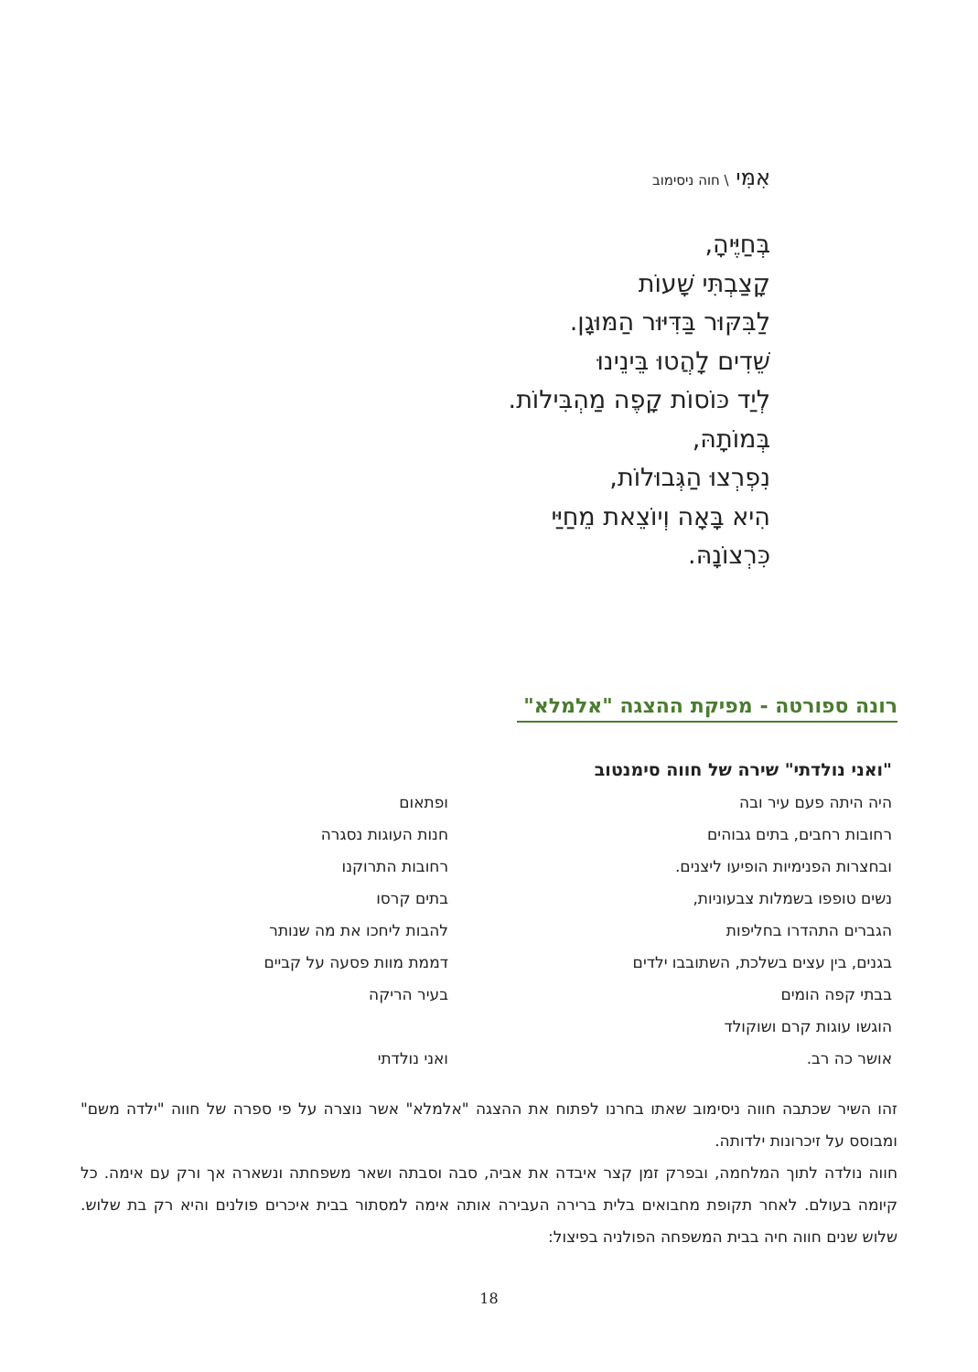אִמִּי \ חוה ניסימוב
בְּחַיֶּיהָ,
קָצַבְתִּי שָׁעוֹת
לַבִּקּוּר בַּדִּיּוּר הַמּוּגָן.
שֵׁדִים לָהֲטוּ בֵּינֵינוּ
לְיַד כּוֹסוֹת קָפֶה מַהְבִּילוֹת.
בְּמוֹתָהּ,
נִפְרְצוּ הַגְּבוּלוֹת,
הִיא בָּאָה וְיוֹצֵאת מֵחַיַּי
כִּרְצוֹנָהּ.
רונה ספורטה - מפיקת ההצגה "אלמלא"
"ואני נולדתי" שירה של חווה סימנטוב
היה היתה פעם עיר ובה
רחובות רחבים, בתים גבוהים
ובחצרות הפנימיות הופיעו ליצנים.
נשים טופפו בשמלות צבעוניות,
הגברים התהדרו בחליפות
בגנים, בין עצים בשלכת, השתובבו ילדים
בבתי קפה הומים
הוגשו עוגות קרם ושוקולד
אושר כה רב.
ופתאום
חנות העוגות נסגרה
רחובות התרוקנו
בתים קרסו
להבות ליחכו את מה שנותר
דממת מוות פסעה על קביים
בעיר הריקה
ואני נולדתי
זהו השיר שכתבה חווה ניסימוב שאתו בחרנו לפתוח את ההצגה "אלמלא" אשר נוצרה על פי ספרה של חווה "ילדה משם" ומבוסס על זיכרונות ילדותה.
חווה נולדה לתוך המלחמה, ובפרק זמן קצר איבדה את אביה, סבה וסבתה ושאר משפחתה ונשארה אך ורק עם אימה. כל קיומה בעולם. לאחר תקופת מחבואים בלית ברירה העבירה אותה אימה למסתור בבית איכרים פולנים והיא רק בת שלוש. שלוש שנים חווה חיה בבית המשפחה הפולניה בפיצול:
18